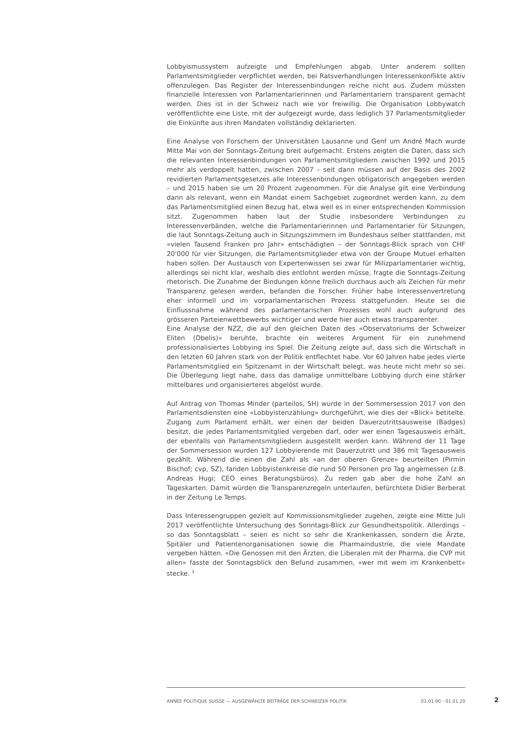Lobbyismussystem aufzeigte und Empfehlungen abgab. Unter anderem sollten Parlamentsmitglieder verpflichtet werden, bei Ratsverhandlungen Interessenkonflikte aktiv offenzulegen. Das Register der Interessenbindungen reiche nicht aus. Zudem müssten finanzielle Interessen von Parlamentarierinnen und Parlamentariern transparent gemacht werden. Dies ist in der Schweiz nach wie vor freiwillig. Die Organisation Lobbywatch veröffentlichte eine Liste, mit der aufgezeigt wurde, dass lediglich 37 Parlamentsmitglieder die Einkünfte aus ihren Mandaten vollständig deklarierten.
Eine Analyse von Forschern der Universitäten Lausanne und Genf um André Mach wurde Mitte Mai von der Sonntags-Zeitung breit aufgemacht. Erstens zeigten die Daten, dass sich die relevanten Interessenbindungen von Parlamentsmitgliedern zwischen 1992 und 2015 mehr als verdoppelt hatten, zwischen 2007 – seit dann müssen auf der Basis des 2002 revidierten Parlamentsgesetzes alle Interessenbindungen obligatorisch angegeben werden – und 2015 haben sie um 20 Prozent zugenommen. Für die Analyse gilt eine Verbindung dann als relevant, wenn ein Mandat einem Sachgebiet zugeordnet werden kann, zu dem das Parlamentsmitglied einen Bezug hat, etwa weil es in einer entsprechenden Kommission sitzt. Zugenommen haben laut der Studie insbesondere Verbindungen zu Interessenverbänden, welche die Parlamentarierinnen und Parlamentarier für Sitzungen, die laut Sonntags-Zeitung auch in Sitzungszimmern im Bundeshaus selber stattfanden, mit «vielen Tausend Franken pro Jahr» entschädigten – der Sonntags-Blick sprach von CHF 20'000 für vier Sitzungen, die Parlamentsmitglieder etwa von der Groupe Mutuel erhalten haben sollen. Der Austausch von Expertenwissen sei zwar für Milizparlamentarier wichtig, allerdings sei nicht klar, weshalb dies entlohnt werden müsse, fragte die Sonntags-Zeitung rhetorisch. Die Zunahme der Bindungen könne freilich durchaus auch als Zeichen für mehr Transparenz gelesen werden, befanden die Forscher. Früher habe Interessenvertretung eher informell und im vorparlamentarischen Prozess stattgefunden. Heute sei die Einflussnahme während des parlamentarischen Prozesses wohl auch aufgrund des grösseren Parteienwettbewerbs wichtiger und werde hier auch etwas transparenter.
Eine Analyse der NZZ, die auf den gleichen Daten des «Observatoriums der Schweizer Eliten (Obelis)» beruhte, brachte ein weiteres Argument für ein zunehmend professionalisiertes Lobbying ins Spiel. Die Zeitung zeigte auf, dass sich die Wirtschaft in den letzten 60 Jahren stark von der Politik entflechtet habe. Vor 60 Jahren habe jedes vierte Parlamentsmitglied ein Spitzenamt in der Wirtschaft belegt, was heute nicht mehr so sei. Die Überlegung liegt nahe, dass das damalige unmittelbare Lobbying durch eine stärker mittelbares und organisierteres abgelöst wurde.
Auf Antrag von Thomas Minder (parteilos, SH) wurde in der Sommersession 2017 von den Parlamentsdiensten eine «Lobbyistenzählung» durchgeführt, wie dies der «Blick» betitelte. Zugang zum Parlament erhält, wer einen der beiden Dauerzutrittsausweise (Badges) besitzt, die jedes Parlamentsmitglied vergeben darf, oder wer einen Tagesausweis erhält, der ebenfalls von Parlamentsmitgliedern ausgestellt werden kann. Während der 11 Tage der Sommersession wurden 127 Lobbyierende mit Dauerzutritt und 386 mit Tagesausweis gezählt. Während die einen die Zahl als «an der oberen Grenze» beurteilten (Pirmin Bischof; cvp, SZ), fanden Lobbyistenkreise die rund 50 Personen pro Tag angemessen (z.B. Andreas Hugi; CEO eines Beratungsbüros). Zu reden gab aber die hohe Zahl an Tageskarten. Damit würden die Transparenzregeln unterlaufen, befürchtete Didier Berberat in der Zeitung Le Temps.
Dass Interessengruppen gezielt auf Kommissionsmitglieder zugehen, zeigte eine Mitte Juli 2017 veröffentlichte Untersuchung des Sonntags-Blick zur Gesundheitspolitik. Allerdings – so das Sonntagsblatt – seien es nicht so sehr die Krankenkassen, sondern die Ärzte, Spitäler und Patientenorganisationen sowie die Pharmaindustrie, die viele Mandate vergeben hätten. «Die Genossen mit den Ärzten, die Liberalen mit der Pharma, die CVP mit allen» fasste der Sonntagsblick den Befund zusammen, «wer mit wem im Krankenbett» stecke. <sup>3</sup>
ANNÉE POLITIQUE SUISSE — AUSGEWÄHLTE BEITRÄGE DER SCHWEIZER POLITIK 01.01.90 - 01.01.20
2